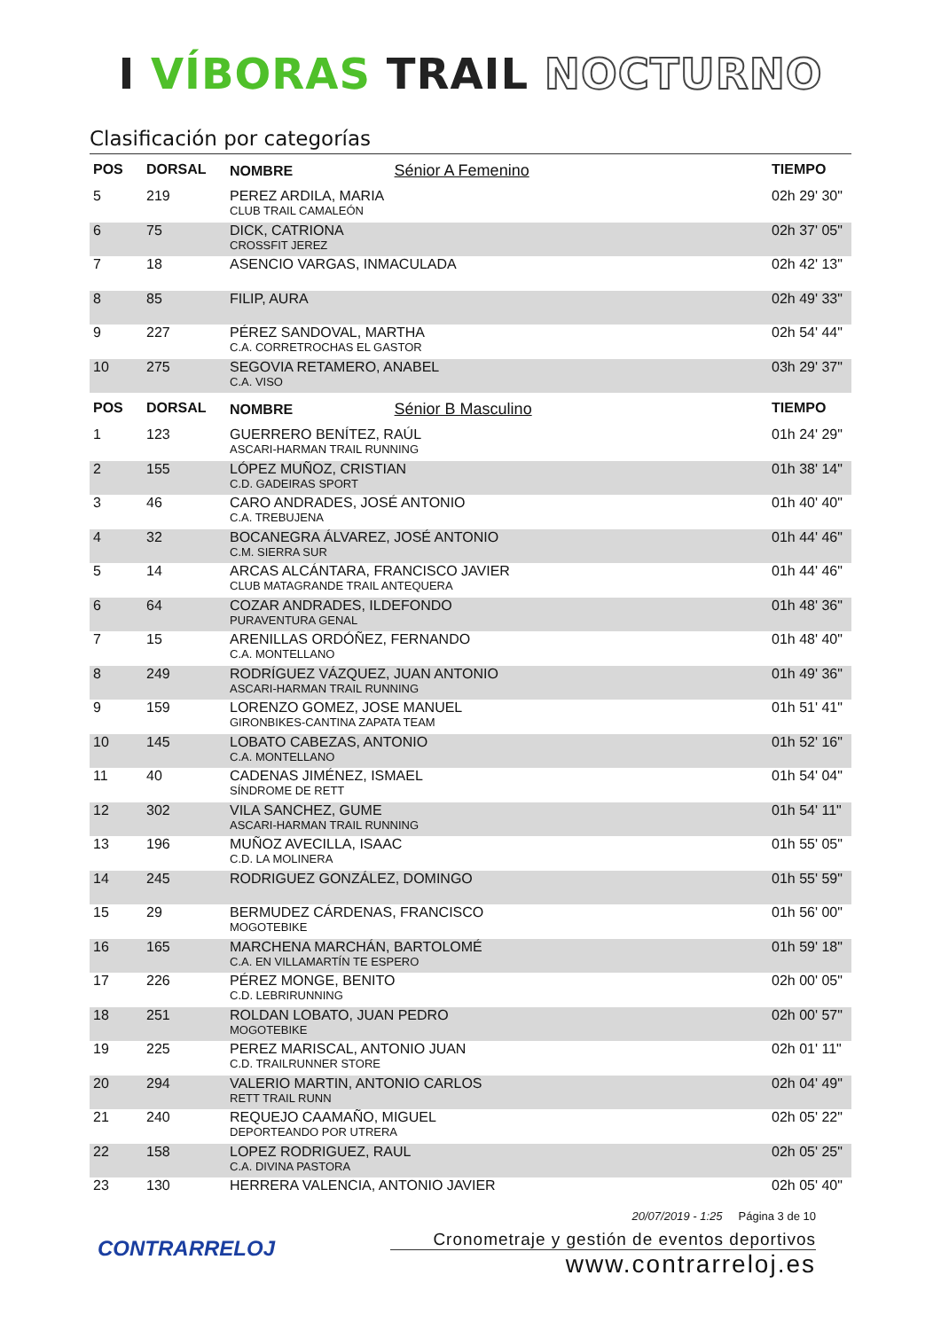I VÍBORAS TRAIL NOCTURNO
Clasificación por categorías
| POS | DORSAL | NOMBRE Sénior A Femenino | TIEMPO |
| --- | --- | --- | --- |
| 5 | 219 | PEREZ ARDILA, MARIA CLUB TRAIL CAMALEÓN | 02h 29' 30" |
| 6 | 75 | DICK, CATRIONA CROSSFIT JEREZ | 02h 37' 05" |
| 7 | 18 | ASENCIO VARGAS, INMACULADA | 02h 42' 13" |
| 8 | 85 | FILIP, AURA | 02h 49' 33" |
| 9 | 227 | PÉREZ SANDOVAL, MARTHA C.A. CORRETROCHAS EL GASTOR | 02h 54' 44" |
| 10 | 275 | SEGOVIA RETAMERO, ANABEL C.A. VISO | 03h 29' 37" |
| POS | DORSAL | NOMBRE Sénior B Masculino | TIEMPO |
| 1 | 123 | GUERRERO BENÍTEZ, RAÚL ASCARI-HARMAN TRAIL RUNNING | 01h 24' 29" |
| 2 | 155 | LÓPEZ MUÑOZ, CRISTIAN C.D. GADEIRAS SPORT | 01h 38' 14" |
| 3 | 46 | CARO ANDRADES, JOSÉ ANTONIO C.A. TREBUJENA | 01h 40' 40" |
| 4 | 32 | BOCANEGRA ÁLVAREZ, JOSÉ ANTONIO C.M. SIERRA SUR | 01h 44' 46" |
| 5 | 14 | ARCAS ALCÁNTARA, FRANCISCO JAVIER CLUB MATAGRANDE TRAIL ANTEQUERA | 01h 44' 46" |
| 6 | 64 | COZAR ANDRADES, ILDEFONDO PURAVENTURA GENAL | 01h 48' 36" |
| 7 | 15 | ARENILLAS ORDÓÑEZ, FERNANDO C.A. MONTELLANO | 01h 48' 40" |
| 8 | 249 | RODRÍGUEZ VÁZQUEZ, JUAN ANTONIO ASCARI-HARMAN TRAIL RUNNING | 01h 49' 36" |
| 9 | 159 | LORENZO GOMEZ, JOSE MANUEL GIRONBIKES-CANTINA ZAPATA TEAM | 01h 51' 41" |
| 10 | 145 | LOBATO CABEZAS, ANTONIO C.A. MONTELLANO | 01h 52' 16" |
| 11 | 40 | CADENAS JIMÉNEZ, ISMAEL SÍNDROME DE RETT | 01h 54' 04" |
| 12 | 302 | VILA SANCHEZ, GUME ASCARI-HARMAN TRAIL RUNNING | 01h 54' 11" |
| 13 | 196 | MUÑOZ AVECILLA, ISAAC C.D. LA MOLINERA | 01h 55' 05" |
| 14 | 245 | RODRIGUEZ GONZÁLEZ, DOMINGO | 01h 55' 59" |
| 15 | 29 | BERMUDEZ CÁRDENAS, FRANCISCO MOGOTEBIKE | 01h 56' 00" |
| 16 | 165 | MARCHENA MARCHÁN, BARTOLOMÉ C.A. EN VILLAMARTÍN TE ESPERO | 01h 59' 18" |
| 17 | 226 | PÉREZ MONGE, BENITO C.D. LEBRIRUNNING | 02h 00' 05" |
| 18 | 251 | ROLDAN LOBATO, JUAN PEDRO MOGOTEBIKE | 02h 00' 57" |
| 19 | 225 | PEREZ MARISCAL, ANTONIO JUAN C.D. TRAILRUNNER STORE | 02h 01' 11" |
| 20 | 294 | VALERIO MARTIN, ANTONIO CARLOS RETT TRAIL RUNN | 02h 04' 49" |
| 21 | 240 | REQUEJO CAAMAÑO, MIGUEL DEPORTEANDO POR UTRERA | 02h 05' 22" |
| 22 | 158 | LOPEZ RODRIGUEZ, RAUL C.A. DIVINA PASTORA | 02h 05' 25" |
| 23 | 130 | HERRERA VALENCIA, ANTONIO JAVIER | 02h 05' 40" |
CONTRARRELOJ
20/07/2019 - 1:25 Página 3 de 10
Cronometraje y gestión de eventos deportivos
www.contrarreloj.es